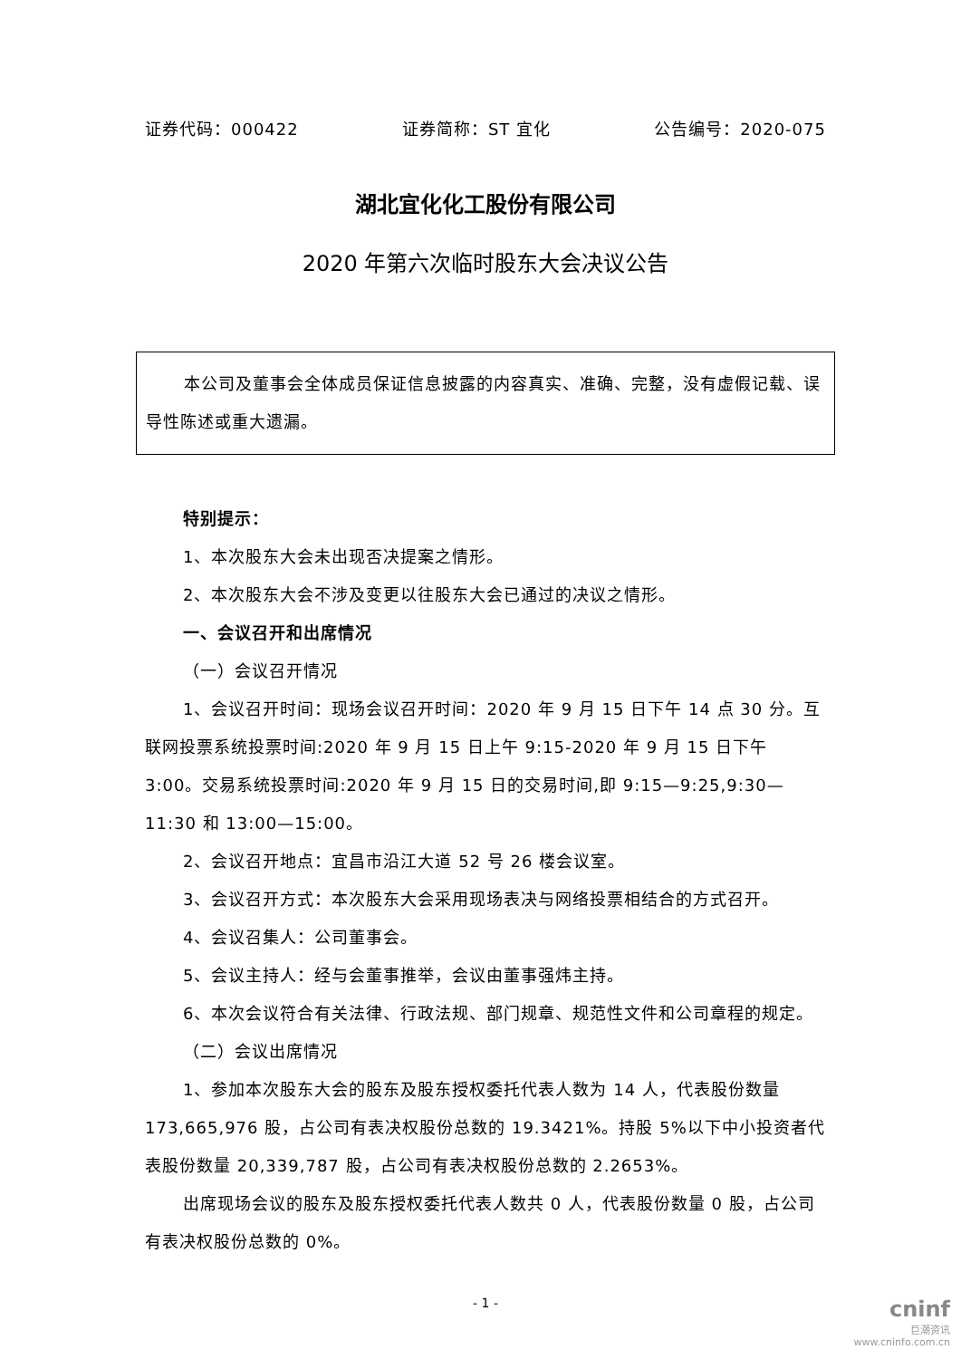证券代码：000422 证券简称：ST 宜化 公告编号：2020-075
湖北宜化化工股份有限公司
2020 年第六次临时股东大会决议公告
本公司及董事会全体成员保证信息披露的内容真实、准确、完整，没有虚假记载、误导性陈述或重大遗漏。
特别提示：
1、本次股东大会未出现否决提案之情形。
2、本次股东大会不涉及变更以往股东大会已通过的决议之情形。
一、会议召开和出席情况
（一）会议召开情况
1、会议召开时间：现场会议召开时间：2020 年 9 月 15 日下午 14 点 30 分。互联网投票系统投票时间:2020 年 9 月 15 日上午 9:15-2020 年 9 月 15 日下午 3:00。交易系统投票时间:2020 年 9 月 15 日的交易时间,即 9:15—9:25,9:30—11:30 和 13:00—15:00。
2、会议召开地点：宜昌市沿江大道 52 号 26 楼会议室。
3、会议召开方式：本次股东大会采用现场表决与网络投票相结合的方式召开。
4、会议召集人：公司董事会。
5、会议主持人：经与会董事推举，会议由董事强炜主持。
6、本次会议符合有关法律、行政法规、部门规章、规范性文件和公司章程的规定。
（二）会议出席情况
1、参加本次股东大会的股东及股东授权委托代表人数为 14 人，代表股份数量 173,665,976 股，占公司有表决权股份总数的 19.3421%。持股 5%以下中小投资者代表股份数量 20,339,787 股，占公司有表决权股份总数的 2.2653%。
出席现场会议的股东及股东授权委托代表人数共 0 人，代表股份数量 0 股，占公司有表决权股份总数的 0%。
- 1 -
cninf
巨潮资讯
www.cninfo.com.cn